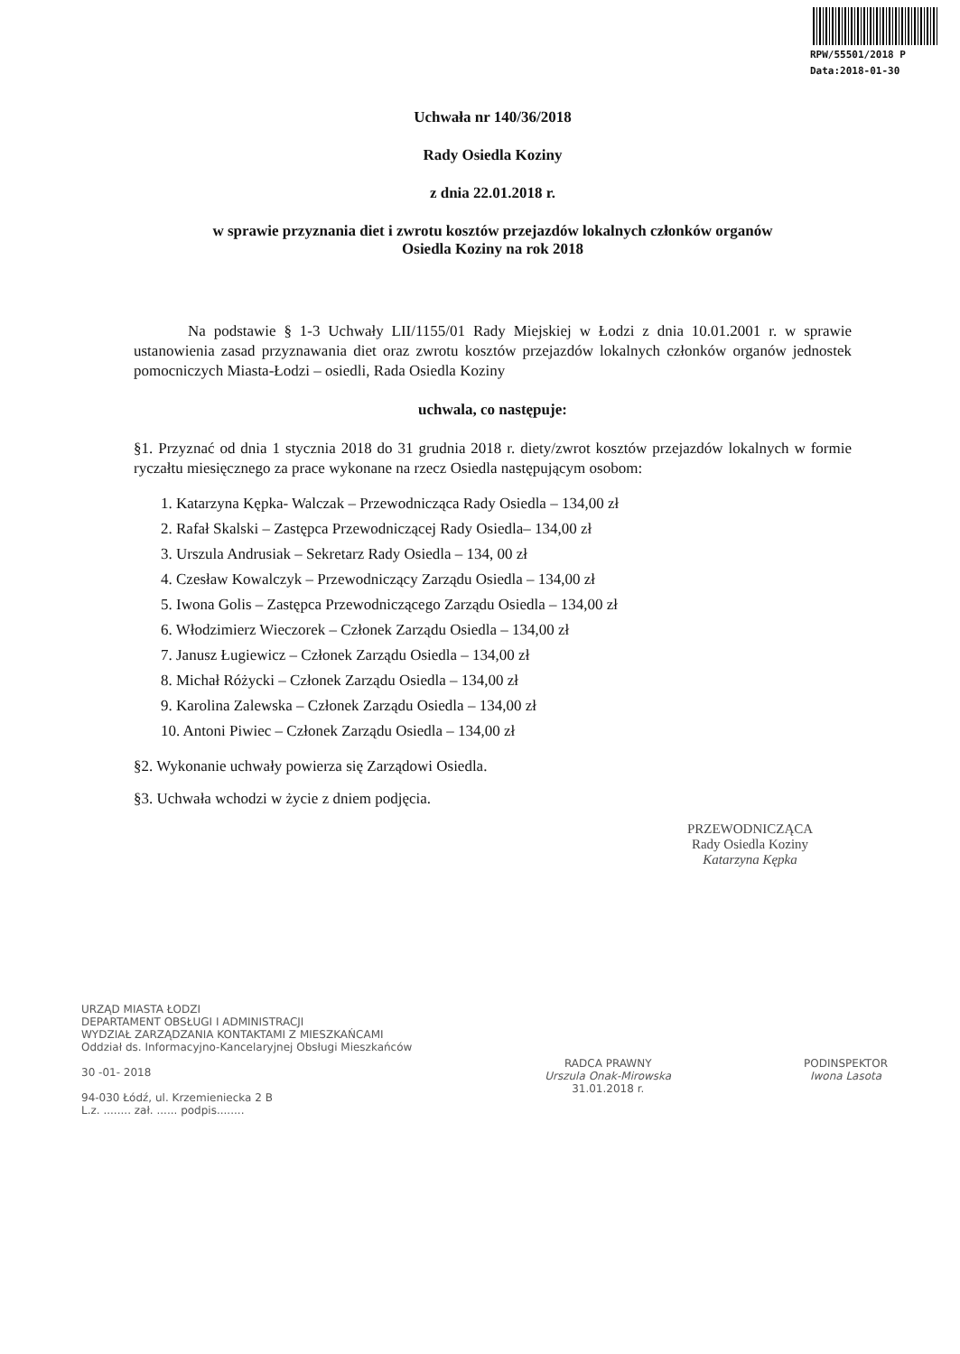RPW/55501/2018 P
Data:2018-01-30
Uchwała nr 140/36/2018
Rady Osiedla Koziny
z dnia 22.01.2018 r.
w sprawie przyznania diet i zwrotu kosztów przejazdów lokalnych członków organów
Osiedla Koziny na rok 2018
Na podstawie § 1-3 Uchwały LII/1155/01 Rady Miejskiej w Łodzi z dnia 10.01.2001 r. w sprawie ustanowienia zasad przyznawania diet oraz zwrotu kosztów przejazdów lokalnych członków organów jednostek pomocniczych Miasta-Łodzi – osiedli, Rada Osiedla Koziny
uchwala, co następuje:
§1. Przyznać od dnia 1 stycznia 2018 do 31 grudnia 2018 r. diety/zwrot kosztów przejazdów lokalnych w formie ryczałtu miesięcznego za prace wykonane na rzecz Osiedla następującym osobom:
1. Katarzyna Kępka- Walczak – Przewodnicząca Rady Osiedla – 134,00 zł
2. Rafał Skalski – Zastępca Przewodniczącej Rady Osiedla– 134,00 zł
3. Urszula Andrusiak – Sekretarz Rady Osiedla – 134, 00 zł
4. Czesław Kowalczyk – Przewodniczący Zarządu Osiedla – 134,00 zł
5. Iwona Golis – Zastępca Przewodniczącego Zarządu Osiedla – 134,00 zł
6. Włodzimierz Wieczorek – Członek Zarządu Osiedla – 134,00 zł
7. Janusz Ługiewicz – Członek Zarządu Osiedla – 134,00 zł
8. Michał Różycki – Członek Zarządu Osiedla – 134,00 zł
9. Karolina Zalewska – Członek Zarządu Osiedla – 134,00 zł
10. Antoni Piwiec – Członek Zarządu Osiedla – 134,00 zł
§2. Wykonanie uchwały powierza się Zarządowi Osiedla.
§3. Uchwała wchodzi w życie z dniem podjęcia.
PRZEWODNICZĄCA
Rady Osiedla Koziny
Katarzyna Kępka
URZĄD MIASTA ŁODZI
DEPARTAMENT OBSŁUGI I ADMINISTRACJI
WYDZIAŁ ZARZĄDZANIA KONTAKTAMI Z MIESZKAŃCAMI
Oddział ds. Informacyjno-Kancelaryjnej Obsługi Mieszkańców
30 -01- 2018
94-030 Łódź, ul. Krzemieniecka 2 B
L.z. ........ zał. ...... podpis........
RADCA PRAWNY
Urszula Onak-Mirowska
31.01.2018 r.
PODINSPEKTOR
Iwona Lasota